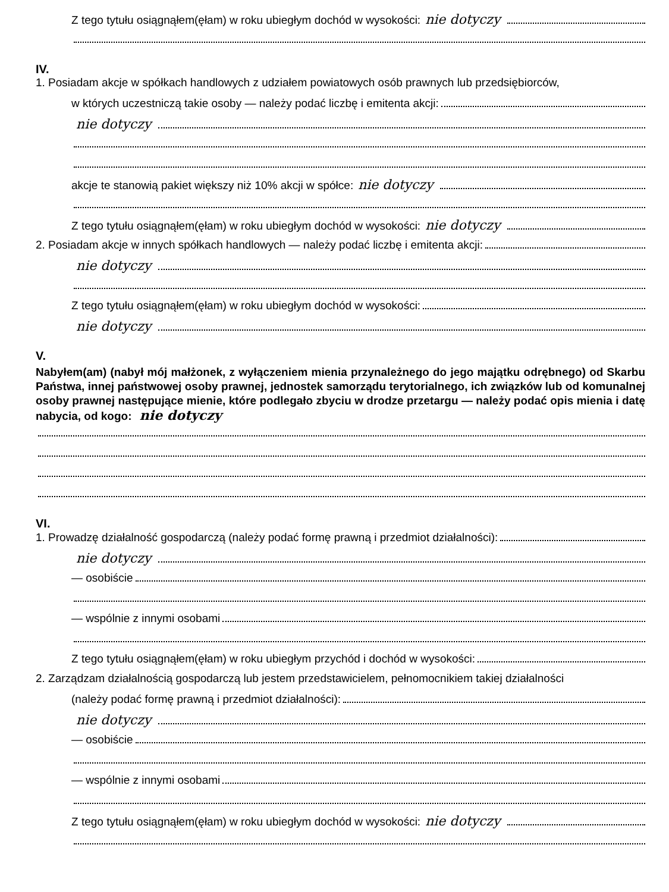Z tego tytułu osiągnąłem(ęłam) w roku ubiegłym dochód w wysokości: nie dotyczy
IV.
1. Posiadam akcje w spółkach handlowych z udziałem powiatowych osób prawnych lub przedsiębiorców,
w których uczestniczą takie osoby — należy podać liczbę i emitenta akcji:
nie dotyczy
akcje te stanowią pakiet większy niż 10% akcji w spółce: nie dotyczy
Z tego tytułu osiągnąłem(ęłam) w roku ubiegłym dochód w wysokości: nie dotyczy
2. Posiadam akcje w innych spółkach handlowych — należy podać liczbę i emitenta akcji:
nie dotyczy
Z tego tytułu osiągnąłem(ęłam) w roku ubiegłym dochód w wysokości:
nie dotyczy
V.
Nabyłem(am) (nabył mój małżonek, z wyłączeniem mienia przynależnego do jego majątku odrębnego) od Skarbu Państwa, innej państwowej osoby prawnej, jednostek samorządu terytorialnego, ich związków lub od komunalnej osoby prawnej następujące mienie, które podlegało zbyciu w drodze przetargu — należy podać opis mienia i datę nabycia, od kogo: nie dotyczy
VI.
1. Prowadzę działalność gospodarczą (należy podać formę prawną i przedmiot działalności):
nie dotyczy
— osobiście
— wspólnie z innymi osobami
Z tego tytułu osiągnąłem(ęłam) w roku ubiegłym przychód i dochód w wysokości:
2. Zarządzam działalnością gospodarczą lub jestem przedstawicielem, pełnomocnikiem takiej działalności
(należy podać formę prawną i przedmiot działalności):
nie dotyczy
— osobiście
— wspólnie z innymi osobami
Z tego tytułu osiągnąłem(ęłam) w roku ubiegłym dochód w wysokości: nie dotyczy